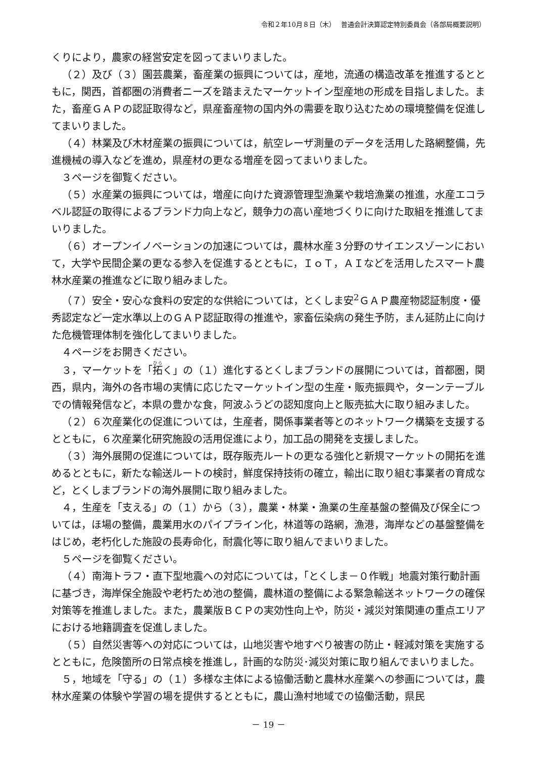令和２年10月８日（木）　 普通会計決算認定特別委員会（各部局概要説明）
くりにより，農家の経営安定を図ってまいりました。
（２）及び（３）園芸農業，畜産業の振興については，産地，流通の構造改革を推進するとともに，関西，首都圏の消費者ニーズを踏まえたマーケットイン型産地の形成を目指しました。また，畜産ＧＡＰの認証取得など，県産畜産物の国内外の需要を取り込むための環境整備を促進してまいりました。
（４）林業及び木材産業の振興については，航空レーザ測量のデータを活用した路網整備，先進機械の導入などを進め，県産材の更なる増産を図ってまいりました。
３ページを御覧ください。
（５）水産業の振興については，増産に向けた資源管理型漁業や栽培漁業の推進，水産エコラベル認証の取得によるブランド力向上など，競争力の高い産地づくりに向けた取組を推進してまいりました。
（６）オープンイノベーションの加速については，農林水産３分野のサイエンスゾーンにおいて，大学や民間企業の更なる参入を促進するとともに，ＩｏＴ，ＡＩなどを活用したスマート農林水産業の推進などに取り組みました。
（７）安全・安心な食料の安定的な供給については，とくしま安<sup>2</sup>ＧＡＰ農産物認証制度・優秀認定など一定水準以上のＧＡＰ認証取得の推進や，家畜伝染病の発生予防，まん延防止に向けた危機管理体制を強化してまいりました。
４ページをお開きください。
３，マーケットを「拓く」の（１）進化するとくしまブランドの展開については，首都圏，関西，県内，海外の各市場の実情に応じたマーケットイン型の生産・販売振興や，ターンテーブルでの情報発信など，本県の豊かな食，阿波ふうどの認知度向上と販売拡大に取り組みました。
（２）６次産業化の促進については，生産者，関係事業者等とのネットワーク構築を支援するとともに，６次産業化研究施設の活用促進により，加工品の開発を支援しました。
（３）海外展開の促進については，既存販売ルートの更なる強化と新規マーケットの開拓を進めるとともに，新たな輸送ルートの検討，鮮度保持技術の確立，輸出に取り組む事業者の育成など，とくしまブランドの海外展開に取り組みました。
４，生産を「支える」の（１）から（３），農業・林業・漁業の生産基盤の整備及び保全については，ほ場の整備，農業用水のパイプライン化，林道等の路網，漁港，海岸などの基盤整備をはじめ，老朽化した施設の長寿命化，耐震化等に取り組んでまいりました。
５ページを御覧ください。
（４）南海トラフ・直下型地震への対応については，「とくしま－０作戦」地震対策行動計画に基づき，海岸保全施設や老朽ため池の整備，農林道の整備による緊急輸送ネットワークの確保対策等を推進しました。また，農業版ＢＣＰの実効性向上や，防災・減災対策関連の重点エリアにおける地籍調査を促進しました。
（５）自然災害等への対応については，山地災害や地すべり被害の防止・軽減対策を実施するとともに，危険箇所の日常点検を推進し，計画的な防災･減災対策に取り組んでまいりました。
５，地域を「守る」の（１）多様な主体による協働活動と農林水産業への参画については，農林水産業の体験や学習の場を提供するとともに，農山漁村地域での協働活動，県民
－ 19 －